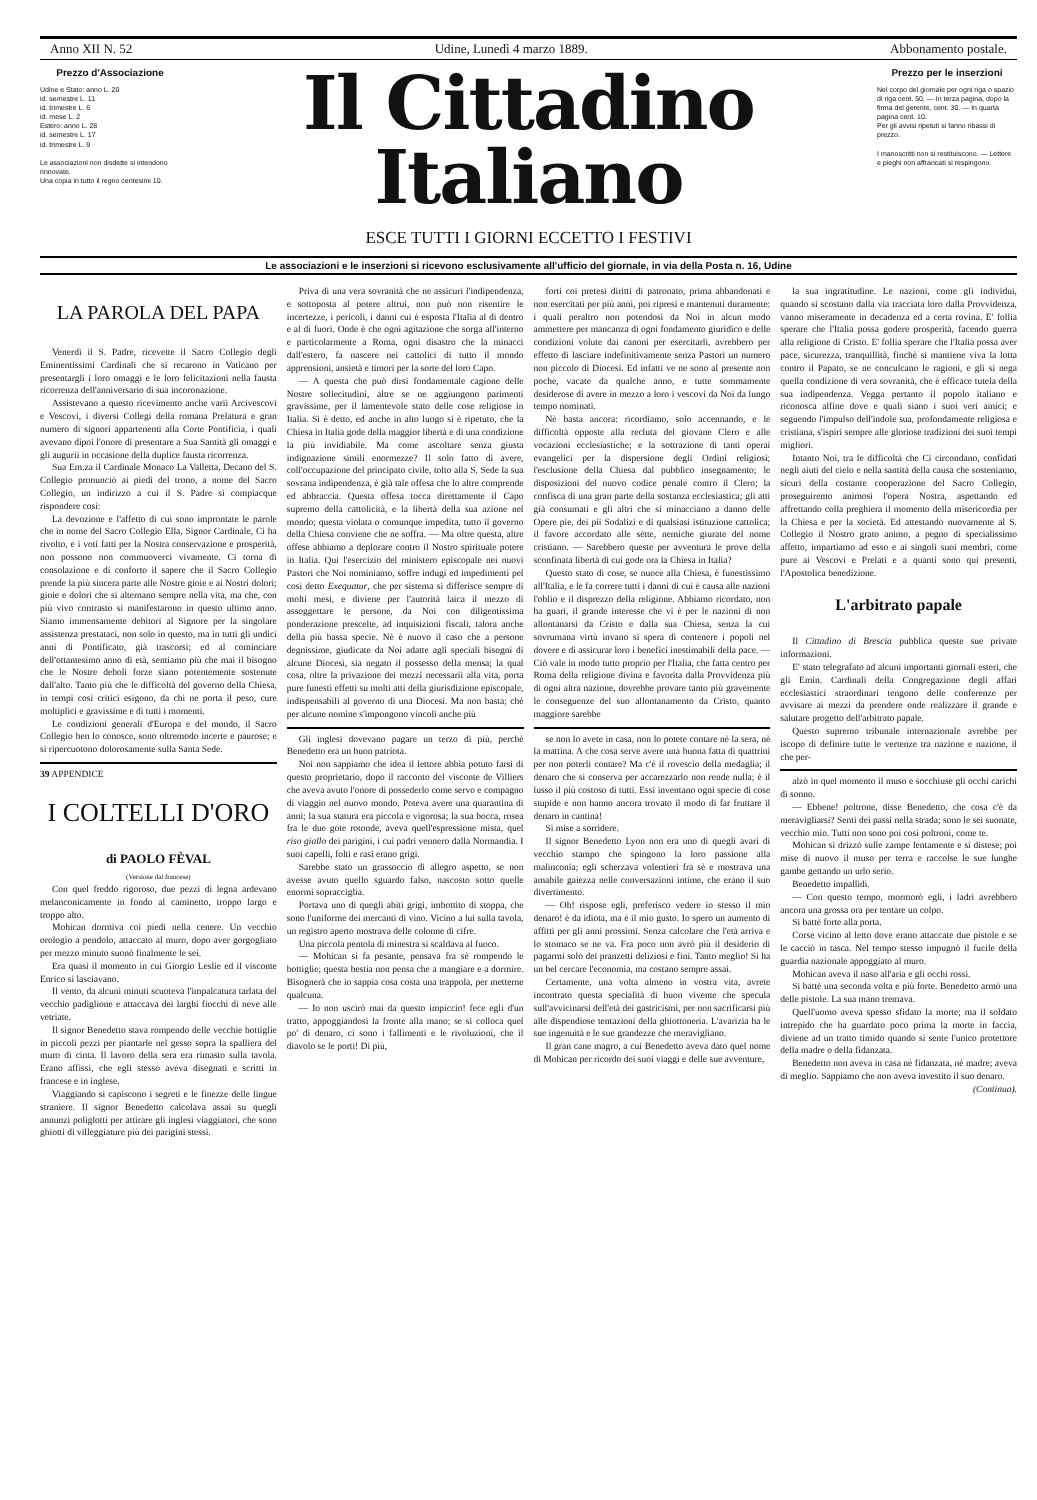Anno XII N. 52 Udine, Lunedì 4 marzo 1889. Abbonamento postale.
Prezzo d'Associazione
Udine e Stato: anno L. 20
id. semestre L. 11
id. trimestre L. 6
id. mese L. 2
Estero: anno L. 28
id. semestre L. 17
id. trimestre L. 9
Le associazioni non disdette si intendono rinnovate.
Una copia in tutto il regno centesimi 10.
Il Cittadino Italiano
ESCE TUTTI I GIORNI ECCETTO I FESTIVI
Prezzo per le inserzioni
Nel corpo del giornale per ogni riga o spazio di riga cent. 50. — In terza pagina, dopo la firma del gerente, cent. 30. — In quarta pagina cent. 10.
Per gli avvisi ripetuti si fanno ribassi di prezzo.
I manoscritti non si restituiscono. — Lettere e pieghi non affrancati si respingono.
Le associazioni e le inserzioni si ricevono esclusivamente all'ufficio del giornale, in via della Posta n. 16, Udine
LA PAROLA DEL PAPA
Venerdì il S. Padre, ricevette il Sacro Collegio degli Eminentissimi Cardinali che si recarono in Vaticano per presentargli i loro omaggi e le loro felicitazioni nella fausta ricorrenza dell'anniversario di sua incoronazione.
Assistevano a questo ricevimento anche varii Arcivescovi e Vescovi, i diversi Collegi della romana Prelatura e gran numero di signori appartenenti alla Corte Pontificia, i quali avevano dipoi l'onore di presentare a Sua Santità gli omaggi e gli augurii in occasione della duplice fausta ricorrenza.
Sua Em.za il Cardinale Monaco La Valletta, Decano del S. Collegio pronunciò ai piedi del trono, a nome del Sacro Collegio, un indirizzo a cui il S. Padre si compiacque rispondere così:
La devozione e l'affetto di cui sono improntate le parole che in nome del Sacro Collegio Ella, Signor Cardinale, Ci ha rivolto, e i voti fatti per la Nostra conservazione e prosperità, non possono non commuoverci vivamente. Ci torna di consolazione e di conforto il sapere che il Sacro Collegio prende la più sincera parte alle Nostre gioie e ai Nostri dolori; gioie e dolori che si alternano sempre nella vita, ma che, con più vivo contrasto si manifestarono in questo ultimo anno. Siamo immensamente debitori al Signore per la singolare assistenza prestataci, non solo in questo, ma in tutti gli undici anni di Pontificato, già trascorsi; ed al cominciare dell'ottantesimo anno di età, sentiamo più che mai il bisogno che le Nostre deboli forze siano potentemente sostenute dall'alto. Tanto più che le difficoltà del governo della Chiesa, in tempi così critici esigono, da chi ne porta il peso, cure moltiplici e gravissime e di tutti i momenti.
Le condizioni generali d'Europa e del mondo, il Sacro Collegio ben lo conosce, sono oltremodo incerte e paurose; e si ripercuotono dolorosamente sulla Santa Sede.
39 APPENDICE
I COLTELLI D'ORO
di PAOLO FÈVAL
(Versione dal francese)
Con quel freddo rigoroso, due pezzi di legna ardevano melanconicamente in fondo al caminetto, troppo largo e troppo alto.
Mohican dormiva coi piedi nella cenere. Un vecchio orologio a pendolo, attaccato al muro, dopo aver gorgogliato per mezzo minuto suonò finalmente le sei.
Era quasi il momento in cui Giorgio Leslie ed il visconte Enrico si lasciavano.
Il vento, da alcuni minuti scuoteva l'impalcatura tarlata del vecchio padiglione e attaccava dei larghi fiocchi di neve alle vetriate.
Il signor Benedetto stava rompendo delle vecchie bottiglie in piccoli pezzi per piantarle nel gesso sopra la spalliera del muro di cinta. Il lavoro della sera era rimasto sulla tavola. Erano affissi, che egli stesso aveva disegnati e scritti in francese e in inglese.
Viaggiando si capiscono i segreti e le finezze delle lingue straniere. Il signor Benedetto calcolava assai su quegli annunzi poliglotti per attirare gli inglesi viaggiatori, che sono ghiotti di villeggiature più dei parigini stessi.
Priva di una vera sovranità che ne assicuri l'indipendenza, e sottoposta al potere altrui, non può non risentire le incertezze, i pericoli, i danni cui è esposta l'Italia al di dentro e al di fuori. Onde è che ogni agitazione che sorga all'interno e particolarmente a Roma, ogni disastro che la minacci dall'estero, fa nascere nei cattolici di tutto il mondo apprensioni, ansietà e timori per la sorte del loro Capo.
— A questa che può dirsi fondamentale cagione delle Nostre sollecitudini, altre se ne aggiungono parimenti gravissime, per il lamentevole stato delle cose religiose in Italia. Si è detto, ed anche in alto luogo si è ripetuto, che la Chiesa in Italia gode della maggior libertà e di una condizione la più invidiabile. Ma come ascoltare senza giusta indignazione simili enormezze? Il solo fatto di avere, coll'occupazione del principato civile, tolto alla S. Sede la sua sovrana indipendenza, è già tale offesa che lo altre comprende ed abbraccia. Questa offesa tocca direttamente il Capo supremo della cattolicità, e la libertà della sua azione nel mondo; questa violata o comunque impedita, tutto il governo della Chiesa conviene che ne soffra. — Ma oltre questa, altre offese abbiamo a deplorare contro il Nostro spirituale potere in Italia. Qui l'esercizio del ministero episcopale nei nuovi Pastori che Noi nominiamo, soffre indugi ed impedimenti pel così detto Exequatur, che per sistema si differisce sempre di molti mesi, e diviene per l'autorità laica il mezzo di assoggettare le persone, da Noi con diligentissima ponderazione prescelte, ad inquisizioni fiscali, talora anche della più bassa specie. Nè è nuovo il caso che a persone degnissime, giudicate da Noi adatte agli speciali bisogni di alcune Diocesi, sia negato il possesso della mensa; la qual cosa, oltre la privazione dei mezzi necessarii alla vita, porta pure funesti effetti su molti atti della giurisdizione episcopale, indispensabili al governo di una Diocesi. Ma non basta; chè per alcune nomine s'impongono vincoli anche più
Gli inglesi dovevano pagare un terzo di più, perchè Benedetto era un buon patriota.
Noi non sappiamo che idea il lettore abbia potuto farsi di questo proprietario, dopo il racconto del visconte de Villiers che aveva avuto l'onore di possederlo come servo e compagno di viaggio nel nuovo mondo. Poteva avere una quarantina di anni; la sua statura era piccola e vigorosa; la sua bocca, rosea fra le due gote rotonde, aveva quell'espressione mista, quel riso giallo dei parigini, i cui padri vennero dalla Normandia. I suoi capelli, folti e rasi erano grigi.
Sarebbe stato un grassoccio di allegro aspetto, se non avesse avuto quello sguardo falso, nascosto sotto quelle enormi sopracciglia.
Portava uno di quegli abiti grigi, imbottito di stoppa, che sono l'uniforme dei mercanti di vino. Vicino a lui sulla tavola, un registro aperto mostrava delle colonne di cifre.
Una piccola pentola di minestra si scaldava al fuoco.
— Mohican si fa pesante, pensava fra sè rompendo le bottiglie; questa bestia non pensa che a mangiare e a dormire. Bisognerà che io sappia cosa costa una trappola, per metterne qualcuna.
— Io non uscirò mai da questo impiccio! fece egli d'un tratto, appoggiandosi la fronte alla mano; se si colloca quel po' di denaro, ci sono i fallimenti e le rivoluzioni, che il diavolo se le porti! Di più,
forti coi pretesi diritti di patronato, prima abbandonati e non esercitati per più anni, poi ripresi e mantenuti duramente: i quali peraltro non potendosi da Noi in alcun modo ammettere per mancanza di ogni fondamento giuridico e delle condizioni volute dai canoni per esercitarli, avrebbero per effetto di lasciare indefinitivamente senza Pastori un numero non piccolo di Diocesi. Ed infatti ve ne sono al presente non poche, vacate da qualche anno, e tutte sommamente desiderose di avere in mezzo a loro i vescovi da Noi da lungo tempo nominati.
Nè basta ancora: ricordiamo, solo accennando, e le difficoltà opposte alla recluta del giovane Clero e alle vocazioni ecclesiastiche; e la sottrazione di tanti operai evangelici per la dispersione degli Ordini religiosi; l'esclusione della Chiesa dal pubblico insegnamento; le disposizioni del nuovo codice penale contro il Clero; la confisca di una gran parte della sostanza ecclesiastica; gli atti già consumati e gli altri che si minacciano a danno delle Opere pie, dei pii Sodalizi e di qualsiasi istituzione cattolica; il favore accordato alle sètte, nemiche giurate del nome cristiano. — Sarebbero queste per avventura le prove della sconfinata libertà di cui gode ora la Chiesa in Italia?
Questo stato di cose, se nuoce alla Chiesa, è funestissimo all'Italia, e le fa correre tutti i danni di cui è causa alle nazioni l'oblio e il disprezzo della religione. Abbiamo ricordato, non ha guari, il grande interesse che vi è per le nazioni di non allontanarsi da Cristo e dalla sua Chiesa, senza la cui sovrumana virtù invano si spera di contenere i popoli nel dovere e di assicurar loro i benefici inestimabili della pace. — Ciò vale in modo tutto proprio per l'Italia, che fatta centro per Roma della religione divina e favorita dalla Provvidenza più di ogni altra nazione, dovrebbe provare tanto più gravemente le conseguenze del suo allontanamento da Cristo, quanto maggiore sarebbe
se non lo avete in casa, non lo potete contare nè la sera, nè la mattina. A che cosa serve avere una buona fatta di quattrini per non poterli contare? Ma c'è il rovescio della medaglia; il denaro che si conserva per accarezzarlo non rende nulla; è il lusso il più costoso di tutti. Essi inventano ogni specie di cose stupide e non hanno ancora trovato il modo di far fruttare il denaro in cantina!
Si mise a sorridere.
Il signor Benedetto Lyon non era uno di quegli avari di vecchio stampo che spingono la loro passione alla malinconia; egli scherzava volentieri fra sè e mostrava una amabile gaiezza nelle conversazioni intime, che erano il suo divertimento.
— Oh! rispose egli, preferisco vedere io stesso il mio denaro! è da idiota, ma è il mio gusto. Io spero un aumento di affitti per gli anni prossimi. Senza calcolare che l'età arriva e lo stomaco se ne va. Fra poco non avrò più il desiderio di pagarmi solo dei pranzetti deliziosi e fini. Tanto meglio! Si ha un bel cercare l'economia, ma costano sempre assai.
Certamente, una volta almeno in vostra vita, avrete incontrato questa specialità di buon vivente che specula sull'avvicinarsi dell'età dei gastricismi, per non sacrificarsi più alle dispendiose tentazioni della ghiottoneria. L'avarizia ha le sue ingenuità e le sue grandezze che meravigliano.
Il gran cane magro, a cui Benedetto aveva dato quel nome di Mohican per ricordo dei suoi viaggi e delle sue avventure,
la sua ingratitudine. Le nazioni, come gli individui, quando si scostano dalla via tracciata loro dalla Provvidenza, vanno miseramente in decadenza ed a certa rovina. E' follia sperare che l'Italia possa godere prosperità, facendo guerra alla religione di Cristo. E' follia sperare che l'Italia possa aver pace, sicurezza, tranquillità, finchè si mantiene viva la lotta contro il Papato, se ne conculcano le ragioni, e gli si nega quella condizione di vera sovranità, che è efficace tutela della sua indipendenza. Vegga pertanto il popolo italiano e riconosca alfine dove e quali siano i suoi veri amici; e seguendo l'impulso dell'indole sua, profondamente religiosa e cristiana, s'ispiri sempre alle gloriose tradizioni dei suoi tempi migliori.
Intanto Noi, tra le difficoltà che Ci circondano, confidati negli aiuti del cielo e nella santità della causa che sosteniamo, sicuri della costante cooperazione del Sacro Collegio, proseguiremo animosi l'opera Nostra, aspettando ed affrettando colla preghiera il momento della misericordia per la Chiesa e per la società. Ed attestando nuovamente al S. Collegio il Nostro grato animo, a pegno di specialissimo affetto, impartiamo ad esso e ai singoli suoi membri, come pure ai Vescovi e Prelati e a quanti sono qui presenti, l'Apostolica benedizione.
L'arbitrato papale
Il Cittadino di Brescia pubblica queste sue private informazioni.
E' stato telegrafato ad alcuni importanti giornali esteri, che gli Emin. Cardinali della Congregazione degli affari ecclesiastici straordinari tengono delle conferenze per avvisare ai mezzi da prendere onde realizzare il grande e salutare progetto dell'arbitrato papale.
Questo supremo tribunale internazionale avrebbe per iscopo di definire tutte le vertenze tra nazione e nazione, il che per-
alzò in quel momento il muso e socchiuse gli occhi carichi di sonno.
— Ebbene! poltrone, disse Benedetto, che cosa c'è da meravigliarsi? Senti dei passi nella strada; sono le sei suonate, vecchio mio. Tutti non sono poi così poltroni, come te.
Mohican si drizzò sulle zampe lentamente e si distese; poi mise di nuovo il muso per terra e raccolse le sue lunghe gambe gettando un urlo serio.
Benedetto impallidì.
— Con questo tempo, mormorò egli, i ladri avrebbero ancora una grossa ora per tentare un colpo.
Si battè forte alla porta.
Corse vicino al letto dove erano attaccate due pistole e se le cacciò in tasca. Nel tempo stesso impugnò il fucile della guardia nazionale appoggiato al muro.
Mohican aveva il naso all'aria e gli occhi rossi.
Si battè una seconda volta e più forte. Benedetto armò una delle pistole. La sua mano tremava.
Quell'uomo aveva spesso sfidato la morte; ma il soldato intrepido che ha guardato poco prima la morte in faccia, diviene ad un tratto timido quando si sente l'unico protettore della madre o della fidanzata.
Benedetto non aveva in casa nè fidanzata, nè madre; aveva di meglio. Sappiamo che non aveva investito il suo denaro.
(Continua).